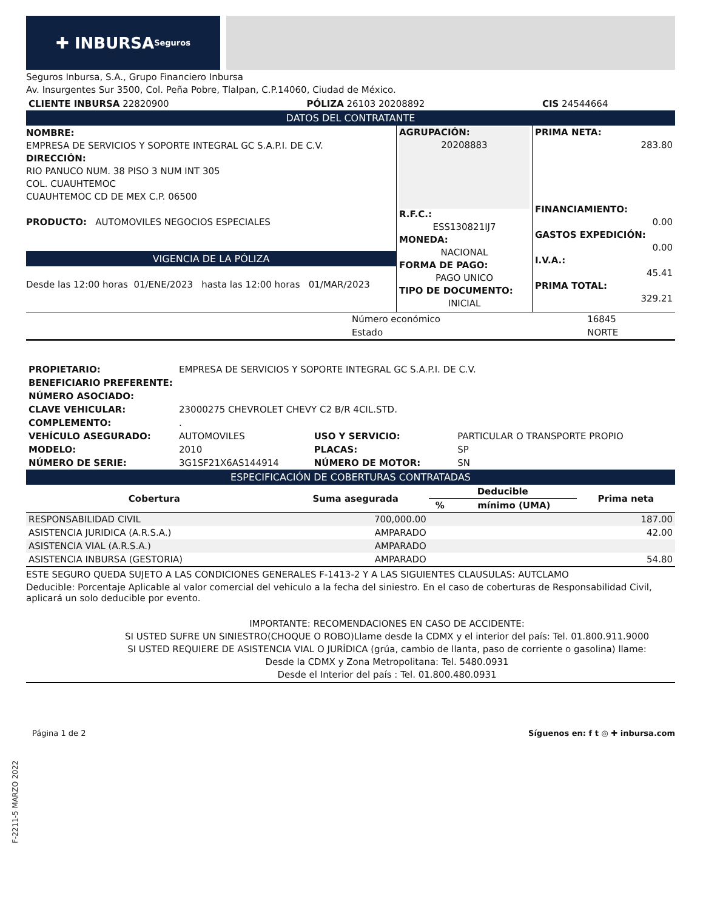✚ INBURSA Seguros
Seguros Inbursa, S.A., Grupo Financiero Inbursa
Av. Insurgentes Sur 3500, Col. Peña Pobre, Tlalpan, C.P.14060, Ciudad de México.
| CLIENTE INBURSA 22820900 | PÓLIZA 26103 20208892 | CIS 24544664 |
DATOS DEL CONTRATANTE
| NOMBRE: EMPRESA DE SERVICIOS Y SOPORTE INTEGRAL GC S.A.P.I. DE C.V. DIRECCIÓN: RIO PANUCO NUM. 38 PISO 3 NUM INT 305 COL. CUAUHTEMOC CUAUHTEMOC CD DE MEX C.P. 06500 PRODUCTO: AUTOMOVILES NEGOCIOS ESPECIALES VIGENCIA DE LA PÓLIZA Desde las 12:00 horas 01/ENE/2023 hasta las 12:00 horas 01/MAR/2023 | AGRUPACIÓN: 20208883 R.F.C.: ESS130821IJ7 MONEDA: NACIONAL FORMA DE PAGO: PAGO UNICO TIPO DE DOCUMENTO: INICIAL | PRIMA NETA: 283.80 FINANCIAMIENTO: 0.00 GASTOS EXPEDICIÓN: 0.00 I.V.A.: 45.41 PRIMA TOTAL: 329.21 |
| | Número económico | 16845 |
| | Estado | NORTE |
| PROPIETARIO: | EMPRESA DE SERVICIOS Y SOPORTE INTEGRAL GC S.A.P.I. DE C.V. | | |
| BENEFICIARIO PREFERENTE: | | | |
| NÚMERO ASOCIADO: | | | |
| CLAVE VEHICULAR: | 23000275 CHEVROLET CHEVY C2 B/R 4CIL.STD. | | |
| COMPLEMENTO: | . | | |
| VEHÍCULO ASEGURADO: | AUTOMOVILES | USO Y SERVICIO: | PARTICULAR O TRANSPORTE PROPIO |
| MODELO: | 2010 | PLACAS: | SP |
| NÚMERO DE SERIE: | 3G1SF21X6AS144914 | NÚMERO DE MOTOR: | SN |
ESPECIFICACIÓN DE COBERTURAS CONTRATADAS
| Cobertura | Suma asegurada | Deducible | | Prima neta |
| --- | --- | --- | --- | --- |
| | | % | mínimo (UMA) | |
| RESPONSABILIDAD CIVIL | 700,000.00 | | | 187.00 |
| ASISTENCIA JURIDICA (A.R.S.A.) | AMPARADO | | | 42.00 |
| ASISTENCIA VIAL (A.R.S.A.) | AMPARADO | | | |
| ASISTENCIA INBURSA (GESTORIA) | AMPARADO | | | 54.80 |
ESTE SEGURO QUEDA SUJETO A LAS CONDICIONES GENERALES F-1413-2 Y A LAS SIGUIENTES CLAUSULAS: AUTCLAMO
Deducible: Porcentaje Aplicable al valor comercial del vehiculo a la fecha del siniestro. En el caso de coberturas de Responsabilidad Civil, aplicará un solo deducible por evento.
IMPORTANTE: RECOMENDACIONES EN CASO DE ACCIDENTE:
SI USTED SUFRE UN SINIESTRO(CHOQUE O ROBO)Llame desde la CDMX y el interior del país: Tel. 01.800.911.9000
SI USTED REQUIERE DE ASISTENCIA VIAL O JURÍDICA (grúa, cambio de llanta, paso de corriente o gasolina) llame:
Desde la CDMX y Zona Metropolitana: Tel. 5480.0931
Desde el Interior del país : Tel. 01.800.480.0931
Página 1 de 2 Síguenos en: f t ◎ ✚ inbursa.com
F-2211-5 MARZO 2022